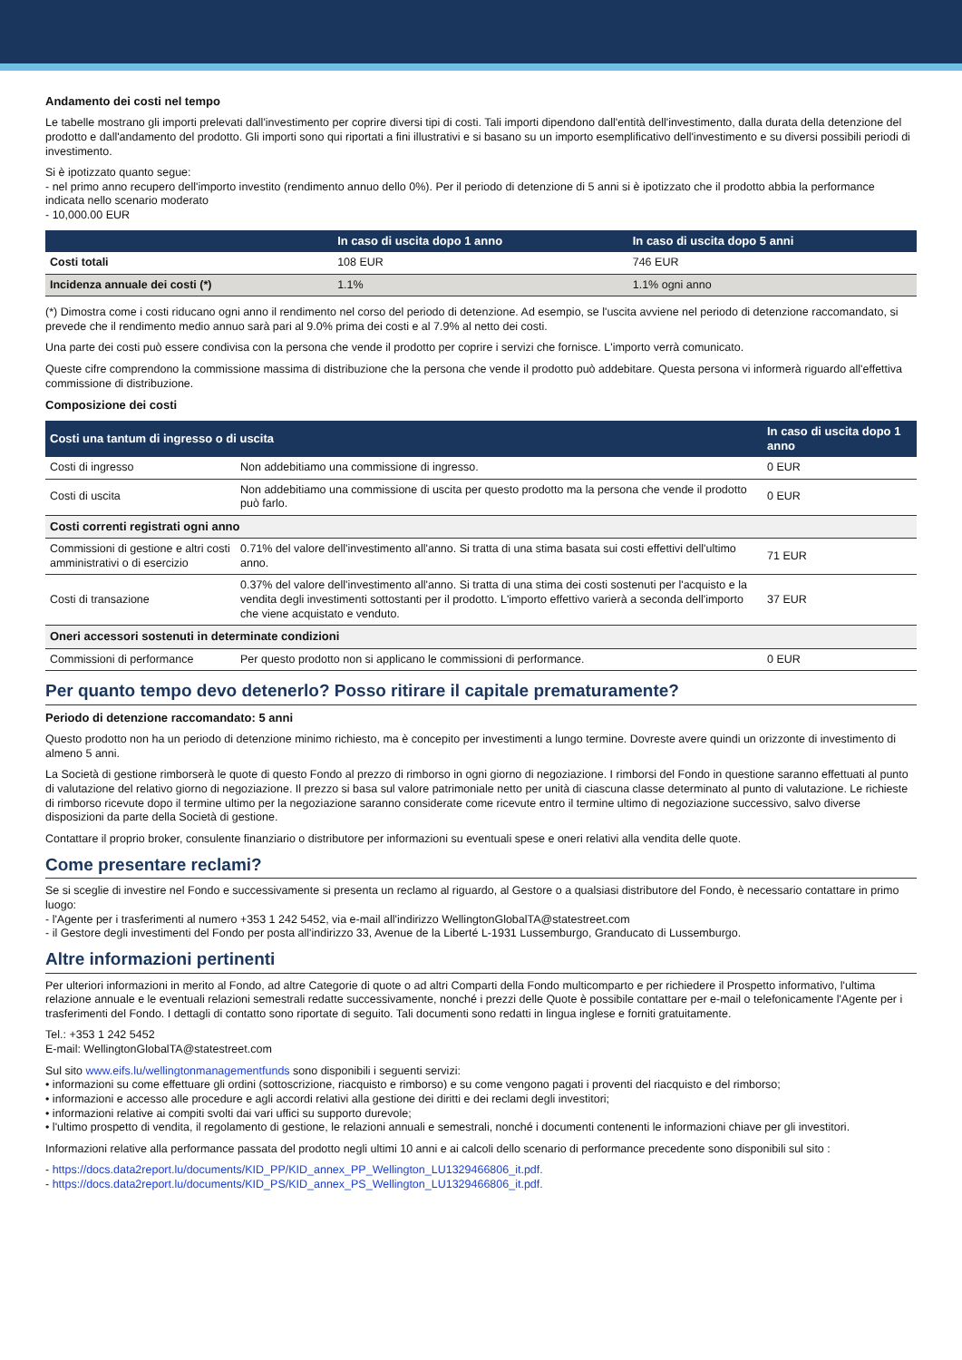Andamento dei costi nel tempo
Le tabelle mostrano gli importi prelevati dall'investimento per coprire diversi tipi di costi. Tali importi dipendono dall'entità dell'investimento, dalla durata della detenzione del prodotto e dall'andamento del prodotto. Gli importi sono qui riportati a fini illustrativi e si basano su un importo esemplificativo dell'investimento e su diversi possibili periodi di investimento.
Si è ipotizzato quanto segue:
- nel primo anno recupero dell'importo investito (rendimento annuo dello 0%). Per il periodo di detenzione di 5 anni si è ipotizzato che il prodotto abbia la performance indicata nello scenario moderato
- 10,000.00 EUR
| | In caso di uscita dopo 1 anno | In caso di uscita dopo 5 anni |
| --- | --- | --- |
| Costi totali | 108 EUR | 746 EUR |
| Incidenza annuale dei costi (*) | 1.1% | 1.1% ogni anno |
(*) Dimostra come i costi riducano ogni anno il rendimento nel corso del periodo di detenzione. Ad esempio, se l'uscita avviene nel periodo di detenzione raccomandato, si prevede che il rendimento medio annuo sarà pari al 9.0% prima dei costi e al 7.9% al netto dei costi.
Una parte dei costi può essere condivisa con la persona che vende il prodotto per coprire i servizi che fornisce. L'importo verrà comunicato.
Queste cifre comprendono la commissione massima di distribuzione che la persona che vende il prodotto può addebitare. Questa persona vi informerà riguardo all'effettiva commissione di distribuzione.
Composizione dei costi
| Costi una tantum di ingresso o di uscita | | In caso di uscita dopo 1 anno |
| --- | --- | --- |
| Costi di ingresso | Non addebitiamo una commissione di ingresso. | 0 EUR |
| Costi di uscita | Non addebitiamo una commissione di uscita per questo prodotto ma la persona che vende il prodotto può farlo. | 0 EUR |
| Costi correnti registrati ogni anno | | |
| Commissioni di gestione e altri costi amministrativi o di esercizio | 0.71% del valore dell'investimento all'anno. Si tratta di una stima basata sui costi effettivi dell'ultimo anno. | 71 EUR |
| Costi di transazione | 0.37% del valore dell'investimento all'anno. Si tratta di una stima dei costi sostenuti per l'acquisto e la vendita degli investimenti sottostanti per il prodotto. L'importo effettivo varierà a seconda dell'importo che viene acquistato e venduto. | 37 EUR |
| Oneri accessori sostenuti in determinate condizioni | | |
| Commissioni di performance | Per questo prodotto non si applicano le commissioni di performance. | 0 EUR |
Per quanto tempo devo detenerlo? Posso ritirare il capitale prematuramente?
Periodo di detenzione raccomandato: 5 anni
Questo prodotto non ha un periodo di detenzione minimo richiesto, ma è concepito per investimenti a lungo termine. Dovreste avere quindi un orizzonte di investimento di almeno 5 anni.
La Società di gestione rimborserà le quote di questo Fondo al prezzo di rimborso in ogni giorno di negoziazione. I rimborsi del Fondo in questione saranno effettuati al punto di valutazione del relativo giorno di negoziazione. Il prezzo si basa sul valore patrimoniale netto per unità di ciascuna classe determinato al punto di valutazione. Le richieste di rimborso ricevute dopo il termine ultimo per la negoziazione saranno considerate come ricevute entro il termine ultimo di negoziazione successivo, salvo diverse disposizioni da parte della Società di gestione.
Contattare il proprio broker, consulente finanziario o distributore per informazioni su eventuali spese e oneri relativi alla vendita delle quote.
Come presentare reclami?
Se si sceglie di investire nel Fondo e successivamente si presenta un reclamo al riguardo, al Gestore o a qualsiasi distributore del Fondo, è necessario contattare in primo luogo:
- l'Agente per i trasferimenti al numero +353 1 242 5452, via e-mail all'indirizzo WellingtonGlobalTA@statestreet.com
- il Gestore degli investimenti del Fondo per posta all'indirizzo 33, Avenue de la Liberté L-1931 Lussemburgo, Granducato di Lussemburgo.
Altre informazioni pertinenti
Per ulteriori informazioni in merito al Fondo, ad altre Categorie di quote o ad altri Comparti della Fondo multicomparto e per richiedere il Prospetto informativo, l'ultima relazione annuale e le eventuali relazioni semestrali redatte successivamente, nonché i prezzi delle Quote è possibile contattare per e-mail o telefonicamente l'Agente per i trasferimenti del Fondo. I dettagli di contatto sono riportate di seguito. Tali documenti sono redatti in lingua inglese e forniti gratuitamente.
Tel.: +353 1 242 5452
E-mail: WellingtonGlobalTA@statestreet.com
Sul sito www.eifs.lu/wellingtonmanagementfunds sono disponibili i seguenti servizi:
• informazioni su come effettuare gli ordini (sottoscrizione, riacquisto e rimborso) e su come vengono pagati i proventi del riacquisto e del rimborso;
• informazioni e accesso alle procedure e agli accordi relativi alla gestione dei diritti e dei reclami degli investitori;
• informazioni relative ai compiti svolti dai vari uffici su supporto durevole;
• l'ultimo prospetto di vendita, il regolamento di gestione, le relazioni annuali e semestrali, nonché i documenti contenenti le informazioni chiave per gli investitori.
Informazioni relative alla performance passata del prodotto negli ultimi 10 anni e ai calcoli dello scenario di performance precedente sono disponibili sul sito :
- https://docs.data2report.lu/documents/KID_PP/KID_annex_PP_Wellington_LU1329466806_it.pdf.
- https://docs.data2report.lu/documents/KID_PS/KID_annex_PS_Wellington_LU1329466806_it.pdf.